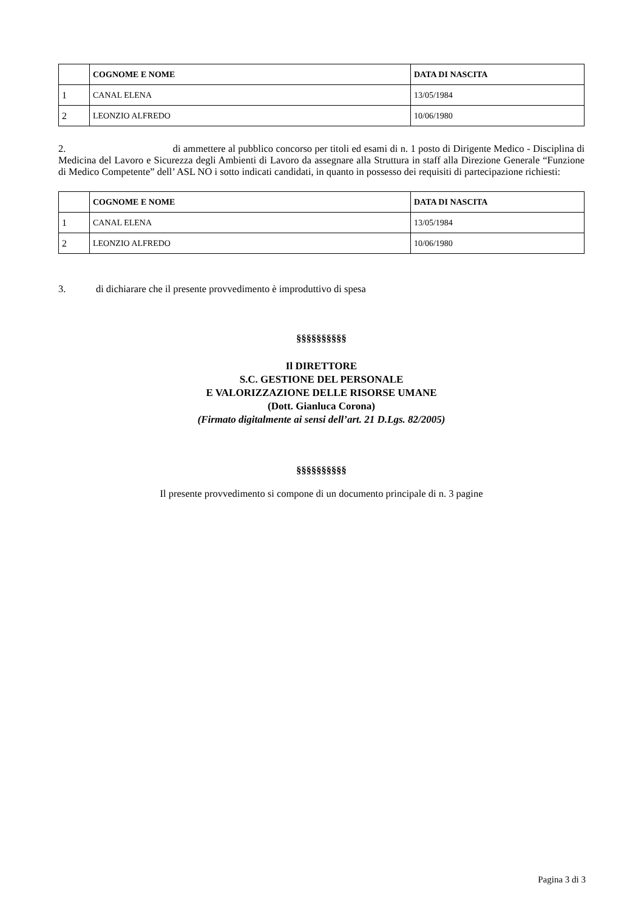| | COGNOME E NOME | DATA DI NASCITA |
| --- | --- | --- |
| 1 | CANAL ELENA | 13/05/1984 |
| 2 | LEONZIO ALFREDO | 10/06/1980 |
2. di ammettere al pubblico concorso per titoli ed esami di n. 1 posto di Dirigente Medico - Disciplina di Medicina del Lavoro e Sicurezza degli Ambienti di Lavoro da assegnare alla Struttura in staff alla Direzione Generale “Funzione di Medico Competente” dell’ ASL NO i sotto indicati candidati, in quanto in possesso dei requisiti di partecipazione richiesti:
| | COGNOME E NOME | DATA DI NASCITA |
| --- | --- | --- |
| 1 | CANAL ELENA | 13/05/1984 |
| 2 | LEONZIO ALFREDO | 10/06/1980 |
3. di dichiarare che il presente provvedimento è improduttivo di spesa
§§§§§§§§§§
Il DIRETTORE
S.C. GESTIONE DEL PERSONALE
E VALORIZZAZIONE DELLE RISORSE UMANE
(Dott. Gianluca Corona)
(Firmato digitalmente ai sensi dell’art. 21 D.Lgs. 82/2005)
§§§§§§§§§§
Il presente provvedimento si compone di un documento principale di n. 3 pagine
Pagina 3 di 3